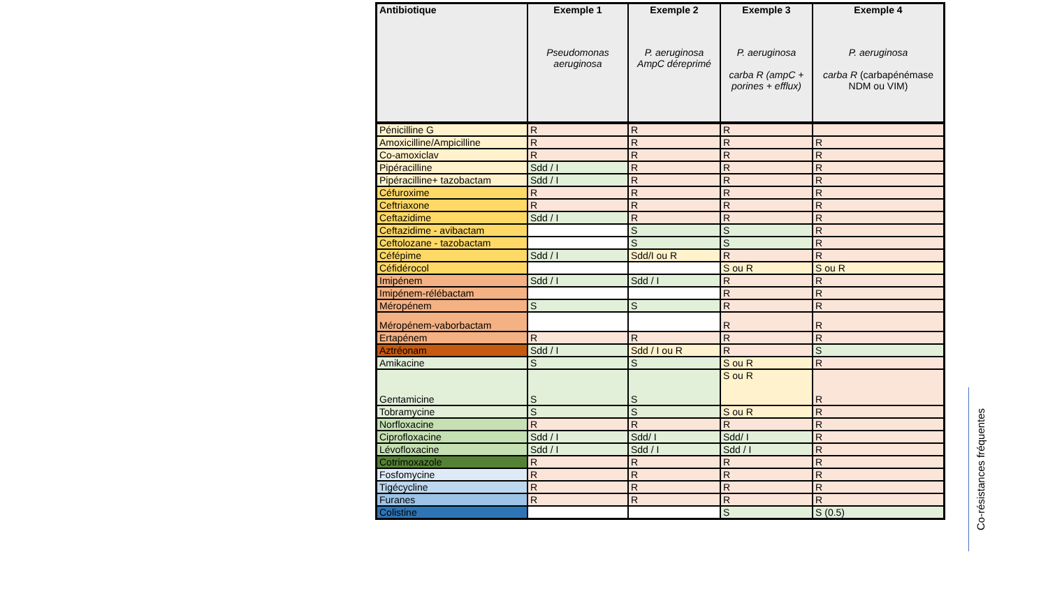| Antibiotique | Exemple 1 Pseudomonas aeruginosa | Exemple 2 P. aeruginosa AmpC déreprimé | Exemple 3 P. aeruginosa carba R (ampC + porines + efflux) | Exemple 4 P. aeruginosa carba R (carbapénémase NDM ou VIM) |
| --- | --- | --- | --- | --- |
| Pénicilline G | R | R | R | |
| Amoxicilline/Ampicilline | R | R | R | R |
| Co-amoxiclav | R | R | R | R |
| Pipéracilline | Sdd / I | R | R | R |
| Pipéracilline+ tazobactam | Sdd / I | R | R | R |
| Céfuroxime | R | R | R | R |
| Ceftriaxone | R | R | R | R |
| Ceftazidime | Sdd / I | R | R | R |
| Ceftazidime - avibactam | | S | S | R |
| Ceftolozane - tazobactam | | S | S | R |
| Céfépime | Sdd / I | Sdd/I ou R | R | R |
| Céfidérocol | | | S ou R | S ou R |
| Imipénem | Sdd / I | Sdd / I | R | R |
| Imipénem-rélébactam | | | R | R |
| Méropénem | S | S | R | R |
| Méropénem-vaborbactam | | | R | R |
| Ertapénem | R | R | R | R |
| Aztréonam | Sdd / I | Sdd / I ou R | R | S |
| Amikacine | S | S | S ou R | R |
| Gentamicine | S | S | S ou R | R |
| Tobramycine | S | S | S ou R | R |
| Norfloxacine | R | R | R | R |
| Ciprofloxacine | Sdd / I | Sdd/ I | Sdd/ I | R |
| Lévofloxacine | Sdd / I | Sdd / I | Sdd / I | R |
| Cotrimoxazole | R | R | R | R |
| Fosfomycine | R | R | R | R |
| Tigécycline | R | R | R | R |
| Furanes | R | R | R | R |
| Colistine | | | S | S (0.5) |
Co-résistances fréquentes